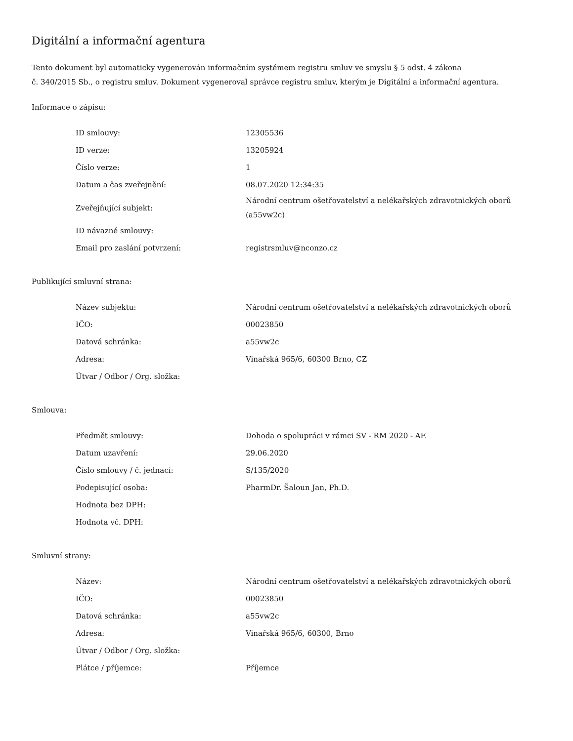Digitální a informační agentura
Tento dokument byl automaticky vygenerován informačním systémem registru smluv ve smyslu § 5 odst. 4 zákona
č. 340/2015 Sb., o registru smluv. Dokument vygeneroval správce registru smluv, kterým je Digitální a informační agentura.
Informace o zápisu:
| ID smlouvy: | 12305536 |
| ID verze: | 13205924 |
| Číslo verze: | 1 |
| Datum a čas zveřejnění: | 08.07.2020 12:34:35 |
| Zveřejňující subjekt: | Národní centrum ošetřovatelství a nelékařských zdravotnických oborů (a55vw2c) |
| ID návazné smlouvy: | |
| Email pro zaslání potvrzení: | registrsmluv@nconzo.cz |
Publikující smluvní strana:
| Název subjektu: | Národní centrum ošetřovatelství a nelékařských zdravotnických oborů |
| IČO: | 00023850 |
| Datová schránka: | a55vw2c |
| Adresa: | Vinařská 965/6, 60300 Brno, CZ |
| Útvar / Odbor / Org. složka: | |
Smlouva:
| Předmět smlouvy: | Dohoda o spolupráci v rámci SV - RM 2020 - AF. |
| Datum uzavření: | 29.06.2020 |
| Číslo smlouvy / č. jednací: | S/135/2020 |
| Podepisující osoba: | PharmDr. Šaloun Jan, Ph.D. |
| Hodnota bez DPH: | |
| Hodnota vč. DPH: | |
Smluvní strany:
| Název: | Národní centrum ošetřovatelství a nelékařských zdravotnických oborů |
| IČO: | 00023850 |
| Datová schránka: | a55vw2c |
| Adresa: | Vinařská 965/6, 60300, Brno |
| Útvar / Odbor / Org. složka: | |
| Plátce / příjemce: | Příjemce |